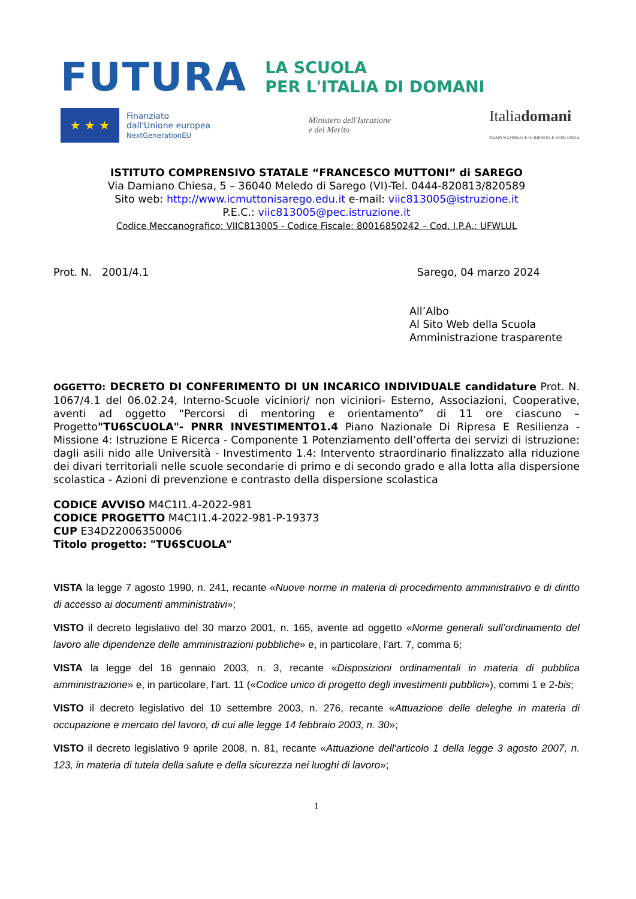FUTURA
LA SCUOLA
PER L'ITALIA DI DOMANI
★ ★ ★
Finanziato
dall'Unione europea
NextGenerationEU
Ministero dell'Istruzione
e del Merito
Italiadomani
PIANO NAZIONALE DI RIPRESA E RESILIENZA
ISTITUTO COMPRENSIVO STATALE “FRANCESCO MUTTONI” di SAREGO
Via Damiano Chiesa, 5 – 36040 Meledo di Sarego (VI)-Tel. 0444-820813/820589
Sito web: http://www.icmuttonisarego.edu.it e-mail: viic813005@istruzione.it
P.E.C.: viic813005@pec.istruzione.it
Codice Meccanografico: VIIC813005 - Codice Fiscale: 80016850242 – Cod. I.P.A.: UFWLUL
Prot. N. 2001/4.1 Sarego, 04 marzo 2024
All’Albo
Al Sito Web della Scuola
Amministrazione trasparente
OGGETTO: DECRETO DI CONFERIMENTO DI UN INCARICO INDIVIDUALE candidature Prot. N. 1067/4.1 del 06.02.24, Interno-Scuole viciniori/ non viciniori- Esterno, Associazioni, Cooperative, aventi ad oggetto “Percorsi di mentoring e orientamento” di 11 ore ciascuno – Progetto"TU6SCUOLA"- PNRR INVESTIMENTO1.4 Piano Nazionale Di Ripresa E Resilienza - Missione 4: Istruzione E Ricerca - Componente 1 Potenziamento dell’offerta dei servizi di istruzione: dagli asili nido alle Università - Investimento 1.4: Intervento straordinario finalizzato alla riduzione dei divari territoriali nelle scuole secondarie di primo e di secondo grado e alla lotta alla dispersione scolastica - Azioni di prevenzione e contrasto della dispersione scolastica
CODICE AVVISO M4C1I1.4-2022-981
CODICE PROGETTO M4C1I1.4-2022-981-P-19373
CUP E34D22006350006
Titolo progetto: "TU6SCUOLA"
VISTA la legge 7 agosto 1990, n. 241, recante «Nuove norme in materia di procedimento amministrativo e di diritto di accesso ai documenti amministrativi»;
VISTO il decreto legislativo del 30 marzo 2001, n. 165, avente ad oggetto «Norme generali sull’ordinamento del lavoro alle dipendenze delle amministrazioni pubbliche» e, in particolare, l’art. 7, comma 6;
VISTA la legge del 16 gennaio 2003, n. 3, recante «Disposizioni ordinamentali in materia di pubblica amministrazione» e, in particolare, l’art. 11 («Codice unico di progetto degli investimenti pubblici»), commi 1 e 2-bis;
VISTO il decreto legislativo del 10 settembre 2003, n. 276, recante «Attuazione delle deleghe in materia di occupazione e mercato del lavoro, di cui alle legge 14 febbraio 2003, n. 30»;
VISTO il decreto legislativo 9 aprile 2008, n. 81, recante «Attuazione dell'articolo 1 della legge 3 agosto 2007, n. 123, in materia di tutela della salute e della sicurezza nei luoghi di lavoro»;
1